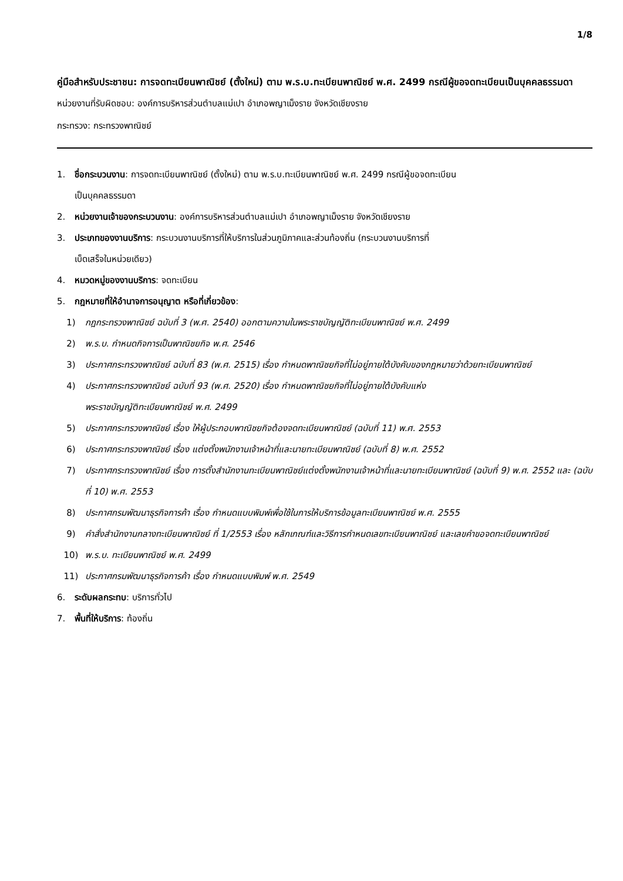1/8
คู่มือสำหรับประชาชน: การจดทะเบียนพาณิชย์ (ตั้งใหม่) ตาม พ.ร.บ.ทะเบียนพาณิชย์ พ.ศ. 2499 กรณีผู้ขอจดทะเบียนเป็นบุคคลธรรมดา
หน่วยงานที่รับผิดชอบ: องค์การบริหารส่วนตำบลแม่เปา อำเภอพญาเม็งราย จังหวัดเชียงราย
กระทรวง: กระทรวงพาณิชย์
1. ชื่อกระบวนงาน: การจดทะเบียนพาณิชย์ (ตั้งใหม่) ตาม พ.ร.บ.ทะเบียนพาณิชย์ พ.ศ. 2499 กรณีผู้ขอจดทะเบียน
เป็นบุคคลธรรมดา
2. หน่วยงานเจ้าของกระบวนงาน: องค์การบริหารส่วนตำบลแม่เปา อำเภอพญาเม็งราย จังหวัดเชียงราย
3. ประเภทของงานบริการ: กระบวนงานบริการที่ให้บริการในส่วนภูมิภาคและส่วนท้องถิ่น (กระบวนงานบริการที่
เบ็ดเสร็จในหน่วยเดียว)
4. หมวดหมู่ของงานบริการ: จดทะเบียน
5. กฎหมายที่ให้อำนาจการอนุญาต หรือที่เกี่ยวข้อง:
1) กฎกระทรวงพาณิชย์ ฉบับที่ 3 (พ.ศ. 2540) ออกตามความในพระราชบัญญัติทะเบียนพาณิชย์ พ.ศ. 2499
2) พ.ร.บ. กำหนดกิจการเป็นพาณิชยกิจ พ.ศ. 2546
3) ประกาศกระทรวงพาณิชย์ ฉบับที่ 83 (พ.ศ. 2515) เรื่อง กำหนดพาณิชยกิจที่ไม่อยู่ภายใต้บังคับของกฎหมายว่าด้วยทะเบียนพาณิชย์
4) ประกาศกระทรวงพาณิชย์ ฉบับที่ 93 (พ.ศ. 2520) เรื่อง กำหนดพาณิชยกิจที่ไม่อยู่ภายใต้บังคับแห่ง
พระราชบัญญัติทะเบียนพาณิชย์ พ.ศ. 2499
5) ประกาศกระทรวงพาณิชย์ เรื่อง ให้ผู้ประกอบพาณิชยกิจต้องจดทะเบียนพาณิชย์ (ฉบับที่ 11) พ.ศ. 2553
6) ประกาศกระทรวงพาณิชย์ เรื่อง แต่งตั้งพนักงานเจ้าหน้าที่และนายทะเบียนพาณิชย์ (ฉบับที่ 8) พ.ศ. 2552
7) ประกาศกระทรวงพาณิชย์ เรื่อง การตั้งสำนักงานทะเบียนพาณิชย์แต่งตั้งพนักงานเจ้าหน้าที่และนายทะเบียนพาณิชย์ (ฉบับที่ 9) พ.ศ. 2552 และ (ฉบับที่ 10) พ.ศ. 2553
8) ประกาศกรมพัฒนาธุรกิจการค้า เรื่อง กำหนดแบบพิมพ์เพื่อใช้ในการให้บริการข้อมูลทะเบียนพาณิชย์ พ.ศ. 2555
9) คำสั่งสำนักงานกลางทะเบียนพาณิชย์ ที่ 1/2553 เรื่อง หลักเกณฑ์และวิธีการกำหนดเลขทะเบียนพาณิชย์ และเลขคำขอจดทะเบียนพาณิชย์
10) พ.ร.บ. ทะเบียนพาณิชย์ พ.ศ. 2499
11) ประกาศกรมพัฒนาธุรกิจการค้า เรื่อง กำหนดแบบพิมพ์ พ.ศ. 2549
6. ระดับผลกระทบ: บริการทั่วไป
7. พื้นที่ให้บริการ: ท้องถิ่น